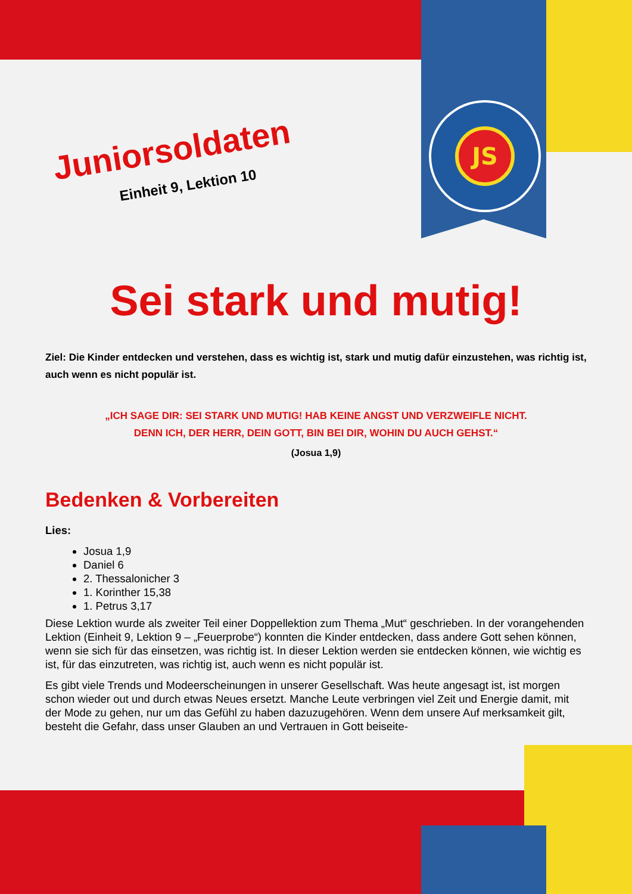JS
Juniorsoldaten
Einheit 9, Lektion 10
Sei stark und mutig!
Ziel: Die Kinder entdecken und verstehen, dass es wichtig ist, stark und mutig dafür einzustehen, was richtig ist, auch wenn es nicht populär ist.
„ICH SAGE DIR: SEI STARK UND MUTIG! HAB KEINE ANGST UND VERZWEIFLE NICHT.
DENN ICH, DER HERR, DEIN GOTT, BIN BEI DIR, WOHIN DU AUCH GEHST.“
(Josua 1,9)
Bedenken & Vorbereiten
Lies:
Josua 1,9
Daniel 6
2. Thessalonicher 3
1. Korinther 15,38
1. Petrus 3,17
Diese Lektion wurde als zweiter Teil einer Doppellektion zum Thema „Mut“ geschrieben. In der vorange­henden Lektion (Einheit 9, Lektion 9 – „Feuerprobe“) konnten die Kinder entdecken, dass andere Gott sehen können, wenn sie sich für das einsetzen, was richtig ist. In dieser Lektion werden sie entdecken können, wie wichtig es ist, für das einzutreten, was richtig ist, auch wenn es nicht populär ist.
Es gibt viele Trends und Modeerscheinungen in unserer Gesellschaft. Was heute angesagt ist, ist mor­gen schon wieder out und durch etwas Neues ersetzt. Manche Leute verbringen viel Zeit und Energie damit, mit der Mode zu gehen, nur um das Gefühl zu haben dazuzugehören. Wenn dem unsere Auf merksamkeit gilt, besteht die Gefahr, dass unser Glauben an und Vertrauen in Gott beiseite-